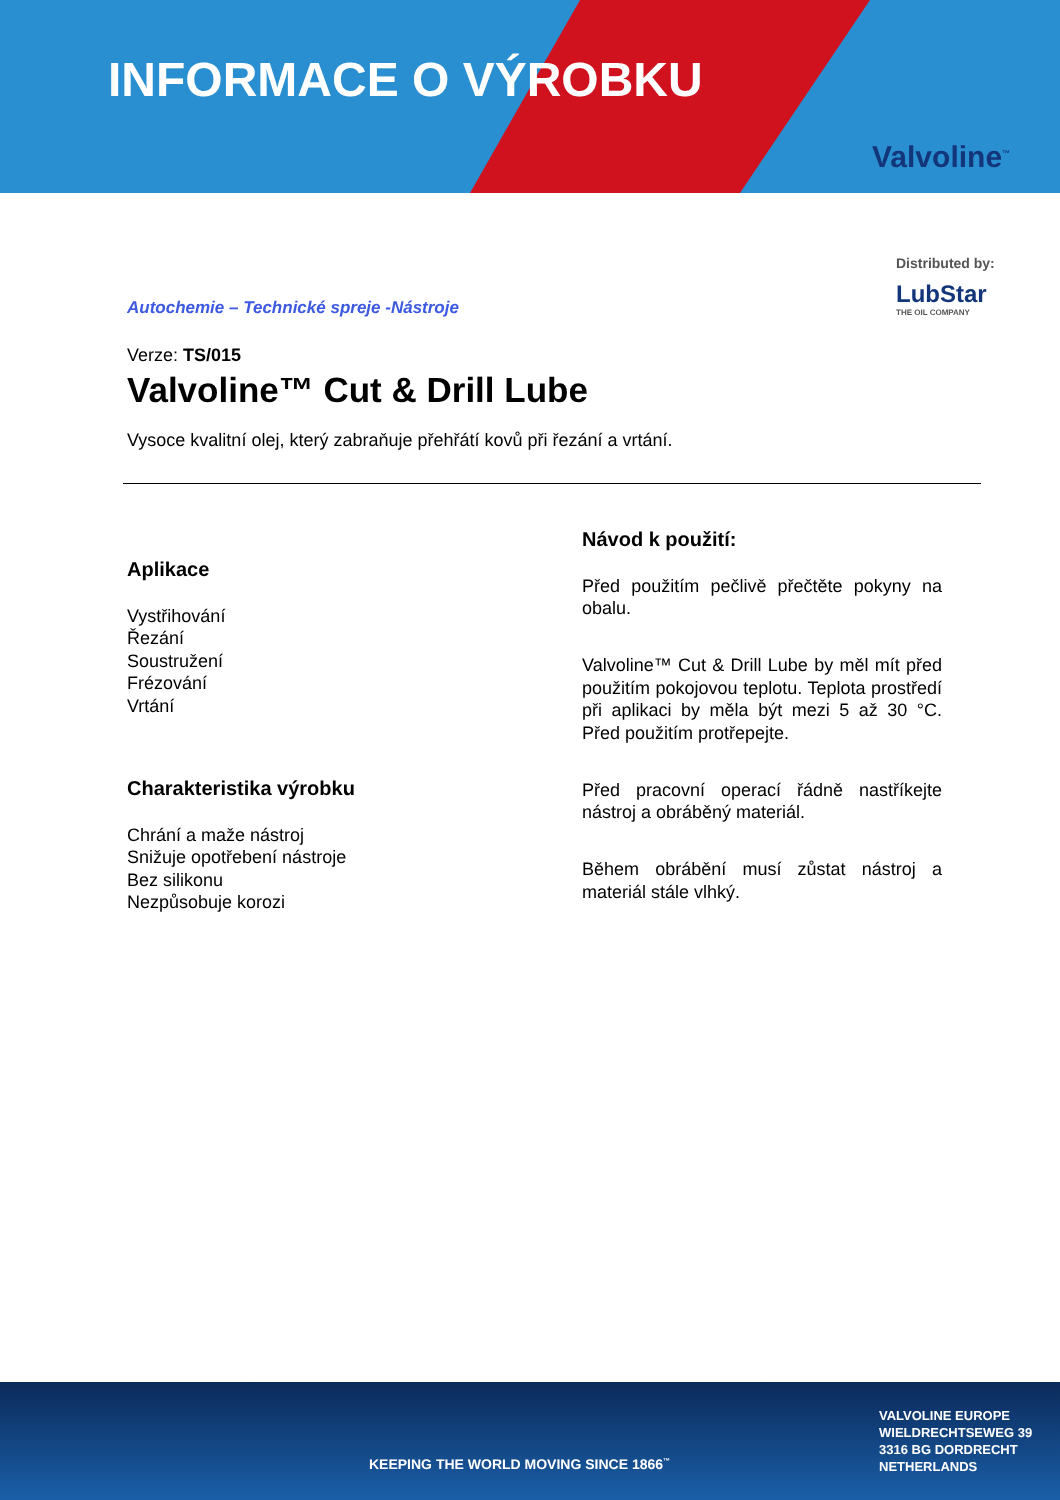INFORMACE O VÝROBKU
Valvoline<sup>™</sup>
Distributed by:
LubStar
THE OIL COMPANY
Autochemie – Technické spreje -Nástroje
Verze: TS/015
Valvoline™ Cut & Drill Lube
Vysoce kvalitní olej, který zabraňuje přehřátí kovů při řezání a vrtání.
Aplikace
Vystřihování
Řezání
Soustružení
Frézování
Vrtání
Charakteristika výrobku
Chrání a maže nástroj
Snižuje opotřebení nástroje
Bez silikonu
Nezpůsobuje korozi
Návod k použití:
Před použitím pečlivě přečtěte pokyny na obalu.
Valvoline™ Cut & Drill Lube by měl mít před použitím pokojovou teplotu. Teplota prostředí při aplikaci by měla být mezi 5 až 30 °C. Před použitím protřepejte.
Před pracovní operací řádně nastříkejte nástroj a obráběný materiál.
Během obrábění musí zůstat nástroj a materiál stále vlhký.
VALVOLINE EUROPE
WIELDRECHTSEWEG 39
3316 BG DORDRECHT
NETHERLANDS
KEEPING THE WORLD MOVING SINCE 1866<sup>™</sup>